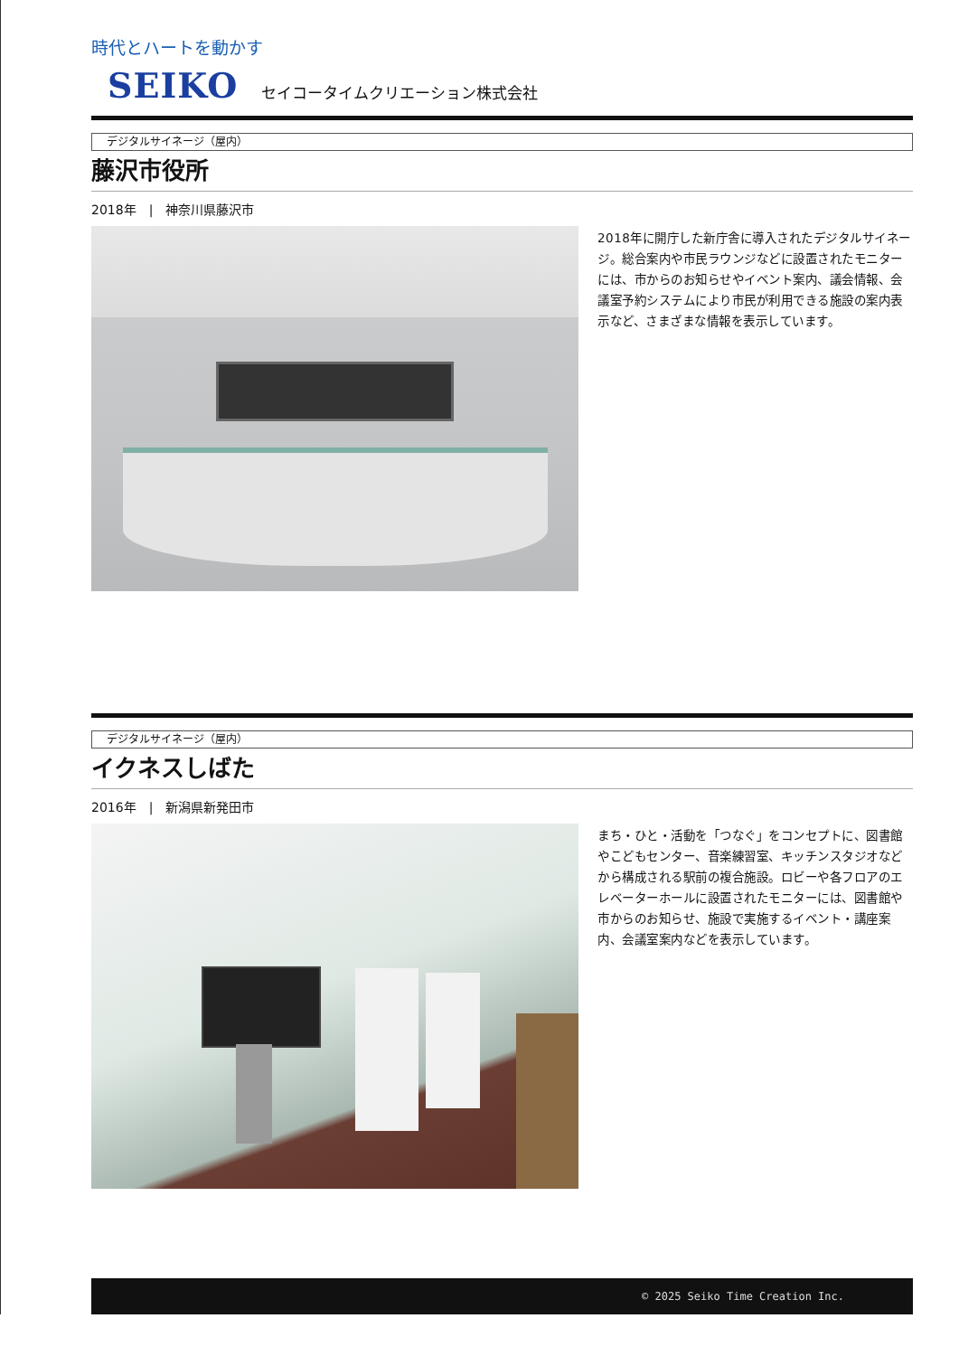時代とハートを動かす
SEIKO セイコータイムクリエーション株式会社
デジタルサイネージ（屋内）
藤沢市役所
2018年　|　神奈川県藤沢市
2018年に開庁した新庁舎に導入されたデジタルサイネージ。総合案内や市民ラウンジなどに設置されたモニターには、市からのお知らせやイベント案内、議会情報、会議室予約システムにより市民が利用できる施設の案内表示など、さまざまな情報を表示しています。
デジタルサイネージ（屋内）
イクネスしばた
2016年　|　新潟県新発田市
まち・ひと・活動を「つなぐ」をコンセプトに、図書館やこどもセンター、音楽練習室、キッチンスタジオなどから構成される駅前の複合施設。ロビーや各フロアのエレベーターホールに設置されたモニターには、図書館や市からのお知らせ、施設で実施するイベント・講座案内、会議室案内などを表示しています。
© 2025 Seiko Time Creation Inc.